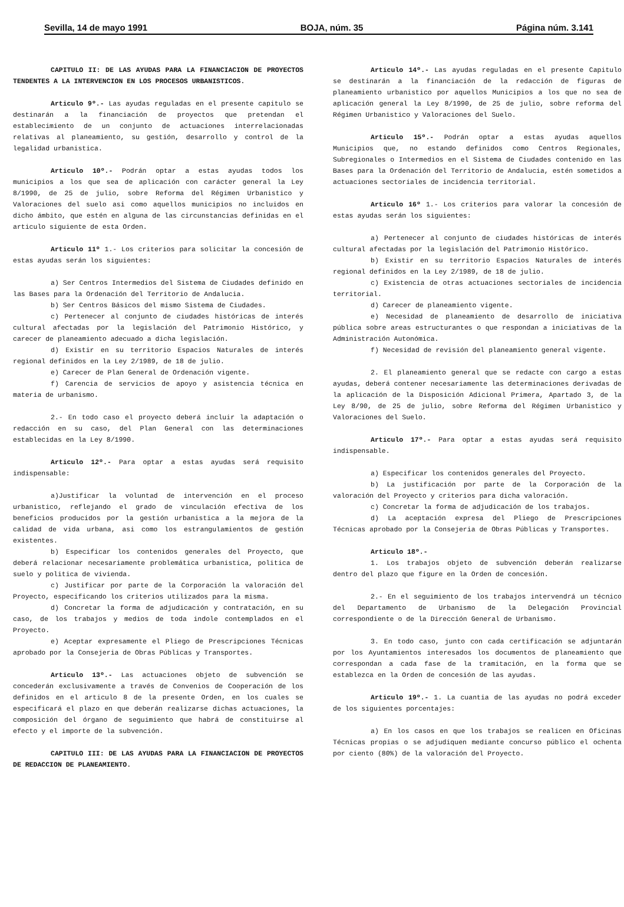Sevilla, 14 de mayo 1991 BOJA, núm. 35 Página núm. 3.141
CAPITULO II: DE LAS AYUDAS PARA LA FINANCIACION DE PROYECTOS TENDENTES A LA INTERVENCION EN LOS PROCESOS URBANISTICOS.
Articulo 9º.- Las ayudas reguladas en el presente capitulo se destinarán a la financiación de proyectos que pretendan el establecimiento de un conjunto de actuaciones interrelacionadas relativas al planeamiento, su gestión, desarrollo y control de la legalidad urbanistica.
Articulo 10º.- Podrán optar a estas ayudas todos los municipios a los que sea de aplicación con carácter general la Ley 8/1990, de 25 de julio, sobre Reforma del Régimen Urbanistico y Valoraciones del suelo asi como aquellos municipios no incluidos en dicho ámbito, que estén en alguna de las circunstancias definidas en el articulo siguiente de esta Orden.
Articulo 11º 1.- Los criterios para solicitar la concesión de estas ayudas serán los siguientes:
a) Ser Centros Intermedios del Sistema de Ciudades definido en las Bases para la Ordenación del Territorio de Andalucia.
b) Ser Centros Básicos del mismo Sistema de Ciudades.
c) Pertenecer al conjunto de ciudades históricas de interés cultural afectadas por la legislación del Patrimonio Histórico, y carecer de planeamiento adecuado a dicha legislación.
d) Existir en su territorio Espacios Naturales de interés regional definidos en la Ley 2/1989, de 18 de julio.
e) Carecer de Plan General de Ordenación vigente.
f) Carencia de servicios de apoyo y asistencia técnica en materia de urbanismo.
2.- En todo caso el proyecto deberá incluir la adaptación o redacción en su caso, del Plan General con las determinaciones establecidas en la Ley 8/1990.
Articulo 12º.- Para optar a estas ayudas será requisito indispensable:
a)Justificar la voluntad de intervención en el proceso urbanistico, reflejando el grado de vinculación efectiva de los beneficios producidos por la gestión urbanistica a la mejora de la calidad de vida urbana, asi como los estrangulamientos de gestión existentes.
b) Especificar los contenidos generales del Proyecto, que deberá relacionar necesariamente problemática urbanistica, politica de suelo y politica de vivienda.
c) Justificar por parte de la Corporación la valoración del Proyecto, especificando los criterios utilizados para la misma.
d) Concretar la forma de adjudicación y contratación, en su caso, de los trabajos y medios de toda indole contemplados en el Proyecto.
e) Aceptar expresamente el Pliego de Prescripciones Técnicas aprobado por la Consejeria de Obras Públicas y Transportes.
Articulo 13º.- Las actuaciones objeto de subvención se concederán exclusivamente a través de Convenios de Cooperación de los definidos en el articulo 8 de la presente Orden, en los cuales se especificará el plazo en que deberán realizarse dichas actuaciones, la composición del órgano de seguimiento que habrá de constituirse al efecto y el importe de la subvención.
CAPITULO III: DE LAS AYUDAS PARA LA FINANCIACION DE PROYECTOS DE REDACCION DE PLANEAMIENTO.
Articulo 14º.- Las ayudas reguladas en el presente Capitulo se destinarán a la financiación de la redacción de figuras de planeamiento urbanistico por aquellos Municipios a los que no sea de aplicación general la Ley 8/1990, de 25 de julio, sobre reforma del Régimen Urbanistico y Valoraciones del Suelo.
Articulo 15º.- Podrán optar a estas ayudas aquellos Municipios que, no estando definidos como Centros Regionales, Subregionales o Intermedios en el Sistema de Ciudades contenido en las Bases para la Ordenación del Territorio de Andalucia, estén sometidos a actuaciones sectoriales de incidencia territorial.
Articulo 16º 1.- Los criterios para valorar la concesión de estas ayudas serán los siguientes:
a) Pertenecer al conjunto de ciudades históricas de interés cultural afectadas por la legislación del Patrimonio Histórico.
b) Existir en su territorio Espacios Naturales de interés regional definidos en la Ley 2/1989, de 18 de julio.
c) Existencia de otras actuaciones sectoriales de incidencia territorial.
d) Carecer de planeamiento vigente.
e) Necesidad de planeamiento de desarrollo de iniciativa pública sobre areas estructurantes o que respondan a iniciativas de la Administración Autonómica.
f) Necesidad de revisión del planeamiento general vigente.
2. El planeamiento general que se redacte con cargo a estas ayudas, deberá contener necesariamente las determinaciones derivadas de la aplicación de la Disposición Adicional Primera, Apartado 3, de la Ley 8/90, de 25 de julio, sobre Reforma del Régimen Urbanistico y Valoraciones del Suelo.
Articulo 17º.- Para optar a estas ayudas será requisito indispensable.
a) Especificar los contenidos generales del Proyecto.
b) La justificación por parte de la Corporación de la valoración del Proyecto y criterios para dicha valoración.
c) Concretar la forma de adjudicación de los trabajos.
d) La aceptación expresa del Pliego de Prescripciones Técnicas aprobado por la Consejeria de Obras Públicas y Transportes.
Articulo 18º.-
1. Los trabajos objeto de subvención deberán realizarse dentro del plazo que figure en la Orden de concesión.
2.- En el seguimiento de los trabajos intervendrá un técnico del Departamento de Urbanismo de la Delegación Provincial correspondiente o de la Dirección General de Urbanismo.
3. En todo caso, junto con cada certificación se adjuntarán por los Ayuntamientos interesados los documentos de planeamiento que correspondan a cada fase de la tramitación, en la forma que se establezca en la Orden de concesión de las ayudas.
Articulo 19º.- 1. La cuantia de las ayudas no podrá exceder de los siguientes porcentajes:
a) En los casos en que los trabajos se realicen en Oficinas Técnicas propias o se adjudiquen mediante concurso público el ochenta por ciento (80%) de la valoración del Proyecto.